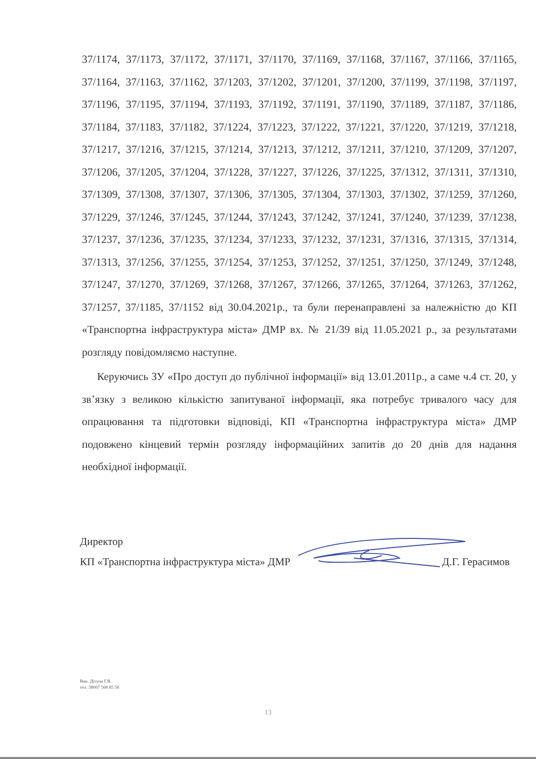37/1174, 37/1173, 37/1172, 37/1171, 37/1170, 37/1169, 37/1168, 37/1167, 37/1166, 37/1165, 37/1164, 37/1163, 37/1162, 37/1203, 37/1202, 37/1201, 37/1200, 37/1199, 37/1198, 37/1197, 37/1196, 37/1195, 37/1194, 37/1193, 37/1192, 37/1191, 37/1190, 37/1189, 37/1187, 37/1186, 37/1184, 37/1183, 37/1182, 37/1224, 37/1223, 37/1222, 37/1221, 37/1220, 37/1219, 37/1218, 37/1217, 37/1216, 37/1215, 37/1214, 37/1213, 37/1212, 37/1211, 37/1210, 37/1209, 37/1207, 37/1206, 37/1205, 37/1204, 37/1228, 37/1227, 37/1226, 37/1225, 37/1312, 37/1311, 37/1310, 37/1309, 37/1308, 37/1307, 37/1306, 37/1305, 37/1304, 37/1303, 37/1302, 37/1259, 37/1260, 37/1229, 37/1246, 37/1245, 37/1244, 37/1243, 37/1242, 37/1241, 37/1240, 37/1239, 37/1238, 37/1237, 37/1236, 37/1235, 37/1234, 37/1233, 37/1232, 37/1231, 37/1316, 37/1315, 37/1314, 37/1313, 37/1256, 37/1255, 37/1254, 37/1253, 37/1252, 37/1251, 37/1250, 37/1249, 37/1248, 37/1247, 37/1270, 37/1269, 37/1268, 37/1267, 37/1266, 37/1265, 37/1264, 37/1263, 37/1262, 37/1257, 37/1185, 37/1152 від 30.04.2021р., та були перенаправлені за належністю до КП «Транспортна інфраструктура міста» ДМР вх. № 21/39 від 11.05.2021 р., за результатами розгляду повідомляємо наступне.
Керуючись ЗУ «Про доступ до публічної інформації» від 13.01.2011р., а саме ч.4 ст. 20, у зв’язку з великою кількістю запитуваної інформації, яка потребує тривалого часу для опрацювання та підготовки відповіді, КП «Транспортна інфраструктура міста» ДМР подовжено кінцевий термін розгляду інформаційних запитів до 20 днів для надання необхідної інформації.
Директор
КП «Транспортна інфраструктура міста» ДМР Д.Г. Герасимов
Вик. Дітуна Г.В.
тел. 38067 568 85 58
13